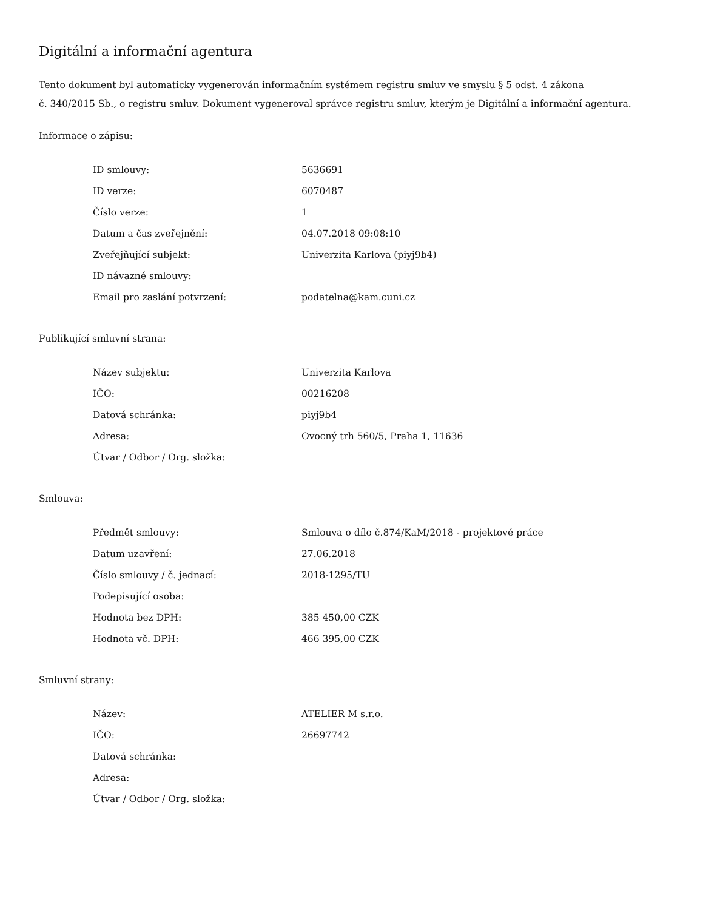Digitální a informační agentura
Tento dokument byl automaticky vygenerován informačním systémem registru smluv ve smyslu § 5 odst. 4 zákona
č. 340/2015 Sb., o registru smluv. Dokument vygeneroval správce registru smluv, kterým je Digitální a informační agentura.
Informace o zápisu:
| ID smlouvy: | 5636691 |
| ID verze: | 6070487 |
| Číslo verze: | 1 |
| Datum a čas zveřejnění: | 04.07.2018 09:08:10 |
| Zveřejňující subjekt: | Univerzita Karlova (piyj9b4) |
| ID návazné smlouvy: | |
| Email pro zaslání potvrzení: | podatelna@kam.cuni.cz |
Publikující smluvní strana:
| Název subjektu: | Univerzita Karlova |
| IČO: | 00216208 |
| Datová schránka: | piyj9b4 |
| Adresa: | Ovocný trh 560/5, Praha 1, 11636 |
| Útvar / Odbor / Org. složka: | |
Smlouva:
| Předmět smlouvy: | Smlouva o dílo č.874/KaM/2018 - projektové práce |
| Datum uzavření: | 27.06.2018 |
| Číslo smlouvy / č. jednací: | 2018-1295/TU |
| Podepisující osoba: | |
| Hodnota bez DPH: | 385 450,00 CZK |
| Hodnota vč. DPH: | 466 395,00 CZK |
Smluvní strany:
| Název: | ATELIER M s.r.o. |
| IČO: | 26697742 |
| Datová schránka: | |
| Adresa: | |
| Útvar / Odbor / Org. složka: | |